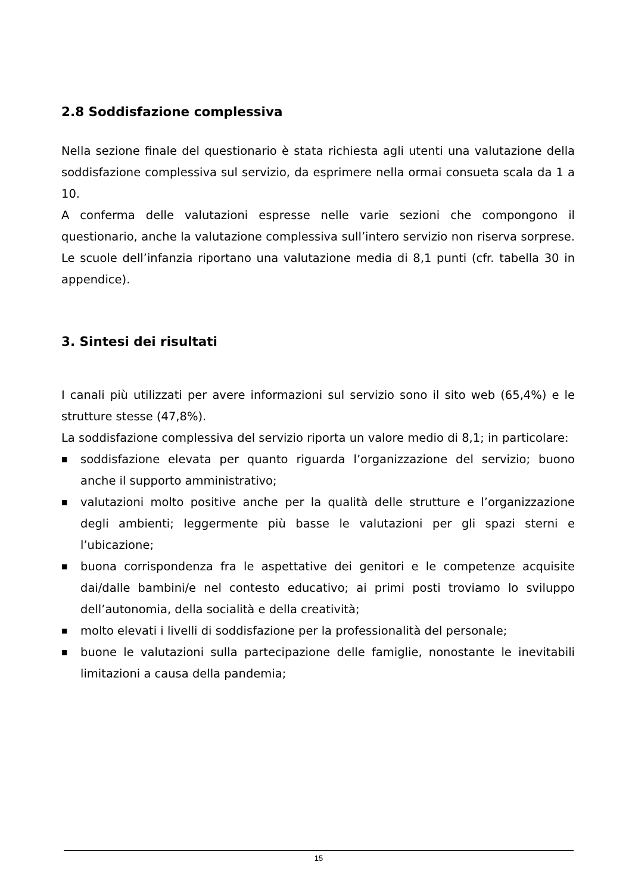2.8 Soddisfazione complessiva
Nella sezione finale del questionario è stata richiesta agli utenti una valutazione della soddisfazione complessiva sul servizio, da esprimere nella ormai consueta scala da 1 a 10.
A conferma delle valutazioni espresse nelle varie sezioni che compongono il questionario, anche la valutazione complessiva sull’intero servizio non riserva sorprese. Le scuole dell’infanzia riportano una valutazione media di 8,1 punti (cfr. tabella 30 in appendice).
3. Sintesi dei risultati
I canali più utilizzati per avere informazioni sul servizio sono il sito web (65,4%) e le strutture stesse (47,8%).
La soddisfazione complessiva del servizio riporta un valore medio di 8,1; in particolare:
■ soddisfazione elevata per quanto riguarda l’organizzazione del servizio; buono anche il supporto amministrativo;
■ valutazioni molto positive anche per la qualità delle strutture e l’organizzazione degli ambienti; leggermente più basse le valutazioni per gli spazi sterni e l’ubicazione;
■ buona corrispondenza fra le aspettative dei genitori e le competenze acquisite dai/dalle bambini/e nel contesto educativo; ai primi posti troviamo lo sviluppo dell’autonomia, della socialità e della creatività;
■ molto elevati i livelli di soddisfazione per la professionalità del personale;
■ buone le valutazioni sulla partecipazione delle famiglie, nonostante le inevitabili limitazioni a causa della pandemia;
15